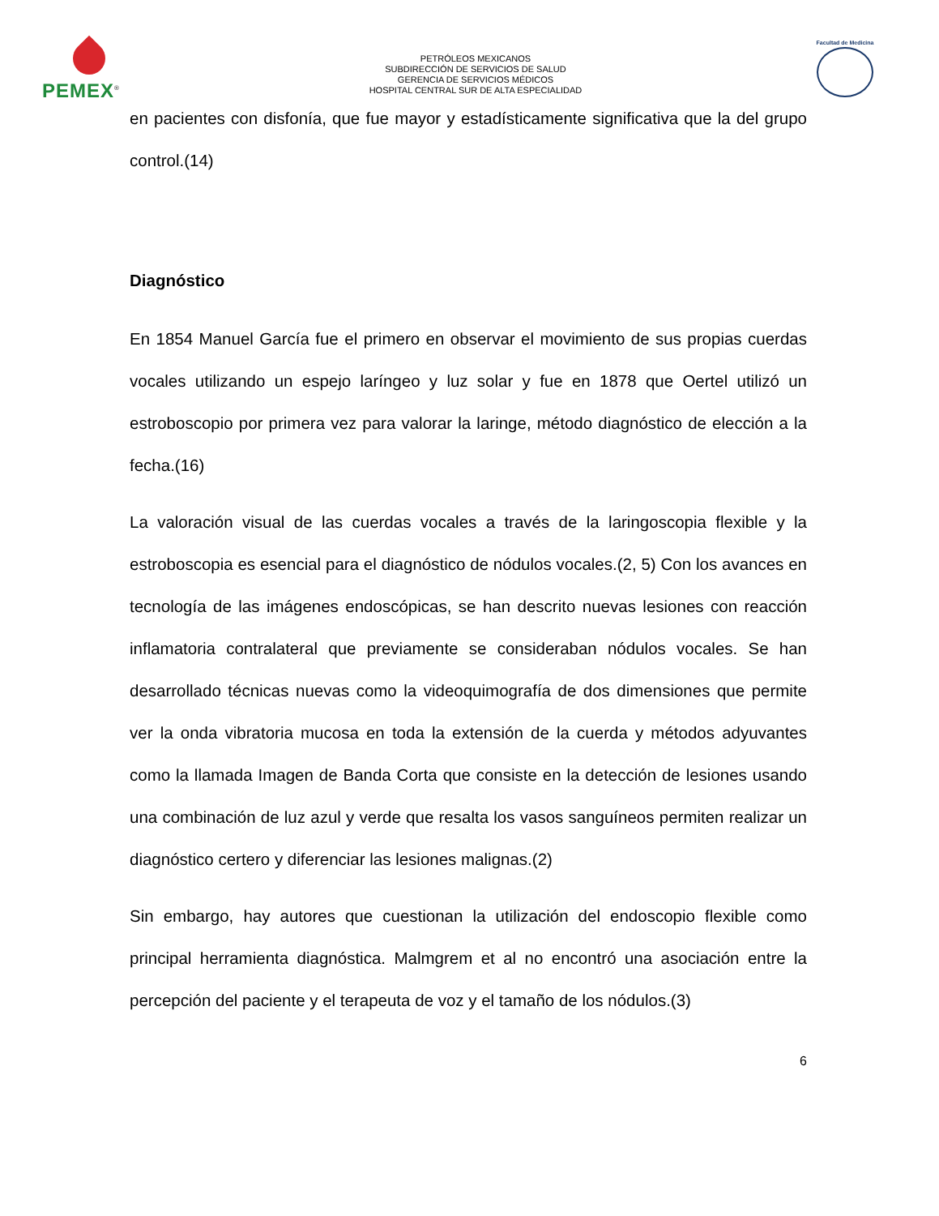PEMEX<sup>®</sup>
PETRÓLEOS MEXICANOS
SUBDIRECCIÓN DE SERVICIOS DE SALUD
GERENCIA DE SERVICIOS MÉDICOS
HOSPITAL CENTRAL SUR DE ALTA ESPECIALIDAD
Facultad de Medicina
en pacientes con disfonía, que fue mayor y estadísticamente significativa que la del grupo control.(14)
Diagnóstico
En 1854 Manuel García fue el primero en observar el movimiento de sus propias cuerdas vocales utilizando un espejo laríngeo y luz solar y fue en 1878 que Oertel utilizó un estroboscopio por primera vez para valorar la laringe, método diagnóstico de elección a la fecha.(16)
La valoración visual de las cuerdas vocales a través de la laringoscopia flexible y la estroboscopia es esencial para el diagnóstico de nódulos vocales.(2, 5) Con los avances en tecnología de las imágenes endoscópicas, se han descrito nuevas lesiones con reacción inflamatoria contralateral que previamente se consideraban nódulos vocales. Se han desarrollado técnicas nuevas como la videoquimografía de dos dimensiones que permite ver la onda vibratoria mucosa en toda la extensión de la cuerda y métodos adyuvantes como la llamada Imagen de Banda Corta que consiste en la detección de lesiones usando una combinación de luz azul y verde que resalta los vasos sanguíneos permiten realizar un diagnóstico certero y diferenciar las lesiones malignas.(2)
Sin embargo, hay autores que cuestionan la utilización del endoscopio flexible como principal herramienta diagnóstica. Malmgrem et al no encontró una asociación entre la percepción del paciente y el terapeuta de voz y el tamaño de los nódulos.(3)
6